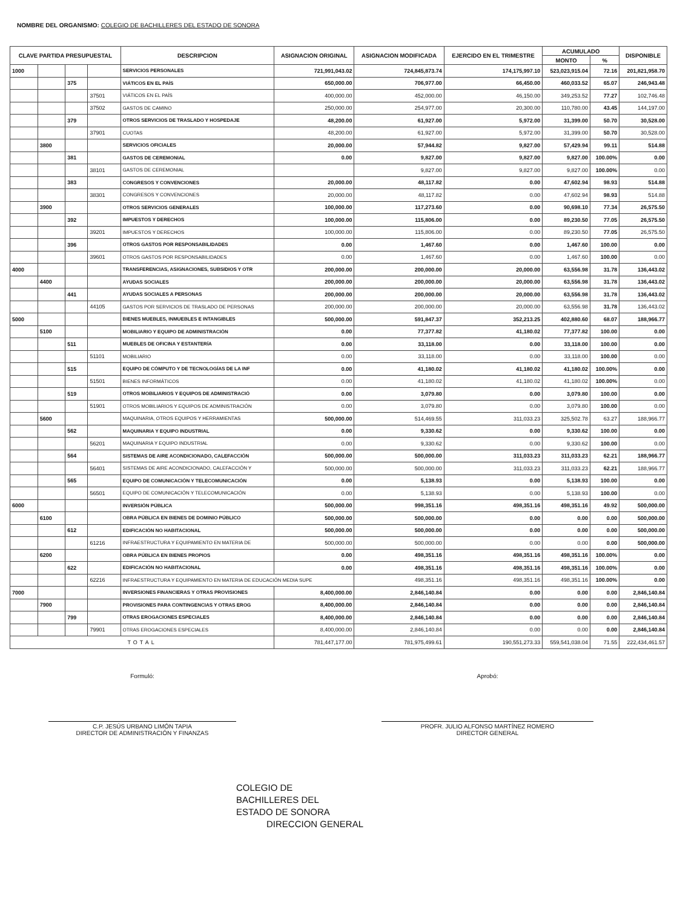NOMBRE DEL ORGANISMO: COLEGIO DE BACHILLERES DEL ESTADO DE SONORA
| CLAVE PARTIDA PRESUPUESTAL | | | | DESCRIPCION | ASIGNACION ORIGINAL | ASIGNACION MODIFICADA | EJERCIDO EN EL TRIMESTRE | ACUMULADO | | DISPONIBLE |
| --- | --- | --- | --- | --- | --- | --- | --- | --- | --- | --- |
| | | | | | | | | MONTO | % | |
| 1000 | | | | SERVICIOS PERSONALES | 721,991,043.02 | 724,845,873.74 | 174,175,997.10 | 523,023,915.04 | 72.16 | 201,821,958.70 |
| | | 375 | | VIÁTICOS EN EL PAÍS | 650,000.00 | 706,977.00 | 66,450.00 | 460,033.52 | 65.07 | 246,943.48 |
| | | | 37501 | VIÁTICOS EN EL PAÍS | 400,000.00 | 452,000.00 | 46,150.00 | 349,253.52 | 77.27 | 102,746.48 |
| | | | 37502 | GASTOS DE CAMINO | 250,000.00 | 254,977.00 | 20,300.00 | 110,780.00 | 43.45 | 144,197.00 |
| | | 379 | | OTROS SERVICIOS DE TRASLADO Y HOSPEDAJE | 48,200.00 | 61,927.00 | 5,972.00 | 31,399.00 | 50.70 | 30,528.00 |
| | | | 37901 | CUOTAS | 48,200.00 | 61,927.00 | 5,972.00 | 31,399.00 | 50.70 | 30,528.00 |
| | 3800 | | | SERVICIOS OFICIALES | 20,000.00 | 57,944.82 | 9,827.00 | 57,429.94 | 99.11 | 514.88 |
| | | 381 | | GASTOS DE CEREMONIAL | 0.00 | 9,827.00 | 9,827.00 | 9,827.00 | 100.00% | 0.00 |
| | | | 38101 | GASTOS DE CEREMONIAL | | 9,827.00 | 9,827.00 | 9,827.00 | 100.00% | 0.00 |
| | | 383 | | CONGRESOS Y CONVENCIONES | 20,000.00 | 48,117.82 | 0.00 | 47,602.94 | 98.93 | 514.88 |
| | | | 38301 | CONGRESOS Y CONVENCIONES | 20,000.00 | 48,117.82 | 0.00 | 47,602.94 | 98.93 | 514.88 |
| | 3900 | | | OTROS SERVICIOS GENERALES | 100,000.00 | 117,273.60 | 0.00 | 90,698.10 | 77.34 | 26,575.50 |
| | | 392 | | IMPUESTOS Y DERECHOS | 100,000.00 | 115,806.00 | 0.00 | 89,230.50 | 77.05 | 26,575.50 |
| | | | 39201 | IMPUESTOS Y DERECHOS | 100,000.00 | 115,806.00 | 0.00 | 89,230.50 | 77.05 | 26,575.50 |
| | | 396 | | OTROS GASTOS POR RESPONSABILIDADES | 0.00 | 1,467.60 | 0.00 | 1,467.60 | 100.00 | 0.00 |
| | | | 39601 | OTROS GASTOS POR RESPONSABILIDADES | 0.00 | 1,467.60 | 0.00 | 1,467.60 | 100.00 | 0.00 |
| 4000 | | | | TRANSFERENCIAS, ASIGNACIONES, SUBSIDIOS Y OTR | 200,000.00 | 200,000.00 | 20,000.00 | 63,556.98 | 31.78 | 136,443.02 |
| | 4400 | | | AYUDAS SOCIALES | 200,000.00 | 200,000.00 | 20,000.00 | 63,556.98 | 31.78 | 136,443.02 |
| | | 441 | | AYUDAS SOCIALES A PERSONAS | 200,000.00 | 200,000.00 | 20,000.00 | 63,556.98 | 31.78 | 136,443.02 |
| | | | 44105 | GASTOS POR SERVICIOS DE TRASLADO DE PERSONAS | 200,000.00 | 200,000.00 | 20,000.00 | 63,556.98 | 31.78 | 136,443.02 |
| 5000 | | | | BIENES MUEBLES, INMUEBLES E INTANGIBLES | 500,000.00 | 591,847.37 | 352,213.25 | 402,880.60 | 68.07 | 188,966.77 |
| | 5100 | | | MOBILIARIO Y EQUIPO DE ADMINISTRACIÓN | 0.00 | 77,377.82 | 41,180.02 | 77,377.82 | 100.00 | 0.00 |
| | | 511 | | MUEBLES DE OFICINA Y ESTANTERÍA | 0.00 | 33,118.00 | 0.00 | 33,118.00 | 100.00 | 0.00 |
| | | | 51101 | MOBILIARIO | 0.00 | 33,118.00 | 0.00 | 33,118.00 | 100.00 | 0.00 |
| | | 515 | | EQUIPO DE CÓMPUTO Y DE TECNOLOGÍAS DE LA INF | 0.00 | 41,180.02 | 41,180.02 | 41,180.02 | 100.00% | 0.00 |
| | | | 51501 | BIENES INFORMÁTICOS | 0.00 | 41,180.02 | 41,180.02 | 41,180.02 | 100.00% | 0.00 |
| | | 519 | | OTROS MOBILIARIOS Y EQUIPOS DE ADMINISTRACIÓ | 0.00 | 3,079.80 | 0.00 | 3,079.80 | 100.00 | 0.00 |
| | | | 51901 | OTROS MOBILIARIOS Y EQUIPOS DE ADMINISTRACIÓN | 0.00 | 3,079.80 | 0.00 | 3,079.80 | 100.00 | 0.00 |
| | 5600 | | | MAQUINARIA, OTROS EQUIPOS Y HERRAMIENTAS | 500,000.00 | 514,469.55 | 311,033.23 | 325,502.78 | 63.27 | 188,966.77 |
| | | 562 | | MAQUINARIA Y EQUIPO INDUSTRIAL | 0.00 | 9,330.62 | 0.00 | 9,330.62 | 100.00 | 0.00 |
| | | | 56201 | MAQUINARIA Y EQUIPO INDUSTRIAL | 0.00 | 9,330.62 | 0.00 | 9,330.62 | 100.00 | 0.00 |
| | | 564 | | SISTEMAS DE AIRE ACONDICIONADO, CALEFACCIÓN | 500,000.00 | 500,000.00 | 311,033.23 | 311,033.23 | 62.21 | 188,966.77 |
| | | | 56401 | SISTEMAS DE AIRE ACONDICIONADO, CALEFACCIÓN Y | 500,000.00 | 500,000.00 | 311,033.23 | 311,033.23 | 62.21 | 188,966.77 |
| | | 565 | | EQUIPO DE COMUNICACIÓN Y TELECOMUNICACIÓN | 0.00 | 5,138.93 | 0.00 | 5,138.93 | 100.00 | 0.00 |
| | | | 56501 | EQUIPO DE COMUNICACIÓN Y TELECOMUNICACIÓN | 0.00 | 5,138.93 | 0.00 | 5,138.93 | 100.00 | 0.00 |
| 6000 | | | | INVERSIÓN PÚBLICA | 500,000.00 | 998,351.16 | 498,351.16 | 498,351.16 | 49.92 | 500,000.00 |
| | 6100 | | | OBRA PÚBLICA EN BIENES DE DOMINIO PÚBLICO | 500,000.00 | 500,000.00 | 0.00 | 0.00 | 0.00 | 500,000.00 |
| | | 612 | | EDIFICACIÓN NO HABITACIONAL | 500,000.00 | 500,000.00 | 0.00 | 0.00 | 0.00 | 500,000.00 |
| | | | 61216 | INFRAESTRUCTURA Y EQUIPAMIENTO EN MATERIA DE | 500,000.00 | 500,000.00 | 0.00 | 0.00 | 0.00 | 500,000.00 |
| | 6200 | | | OBRA PÚBLICA EN BIENES PROPIOS | 0.00 | 498,351.16 | 498,351.16 | 498,351.16 | 100.00% | 0.00 |
| | | 622 | | EDIFICACIÓN NO HABITACIONAL | 0.00 | 498,351.16 | 498,351.16 | 498,351.16 | 100.00% | 0.00 |
| | | | 62216 | INFRAESTRUCTURA Y EQUIPAMIENTO EN MATERIA DE EDUCACIÓN MEDIA SUPE | | 498,351.16 | 498,351.16 | 498,351.16 | 100.00% | 0.00 |
| 7000 | | | | INVERSIONES FINANCIERAS Y OTRAS PROVISIONES | 8,400,000.00 | 2,846,140.84 | 0.00 | 0.00 | 0.00 | 2,846,140.84 |
| | 7900 | | | PROVISIONES PARA CONTINGENCIAS Y OTRAS EROG | 8,400,000.00 | 2,846,140.84 | 0.00 | 0.00 | 0.00 | 2,846,140.84 |
| | | 799 | | OTRAS EROGACIONES ESPECIALES | 8,400,000.00 | 2,846,140.84 | 0.00 | 0.00 | 0.00 | 2,846,140.84 |
| | | | 79901 | OTRAS EROGACIONES ESPECIALES | 8,400,000.00 | 2,846,140.84 | 0.00 | 0.00 | 0.00 | 2,846,140.84 |
| TOTAL | | | | | 781,447,177.00 | 781,975,499.61 | 190,551,273.33 | 559,541,038.04 | 71.55 | 222,434,461.57 |
Formuló:
C.P. JESÚS URBANO LIMÓN TAPIA
DIRECTOR DE ADMINISTRACIÓN Y FINANZAS
Aprobó:
PROFR. JULIO ALFONSO MARTÍNEZ ROMERO
DIRECTOR GENERAL
COLEGIO DE
BACHILLERES DEL
ESTADO DE SONORA
DIRECCION GENERAL